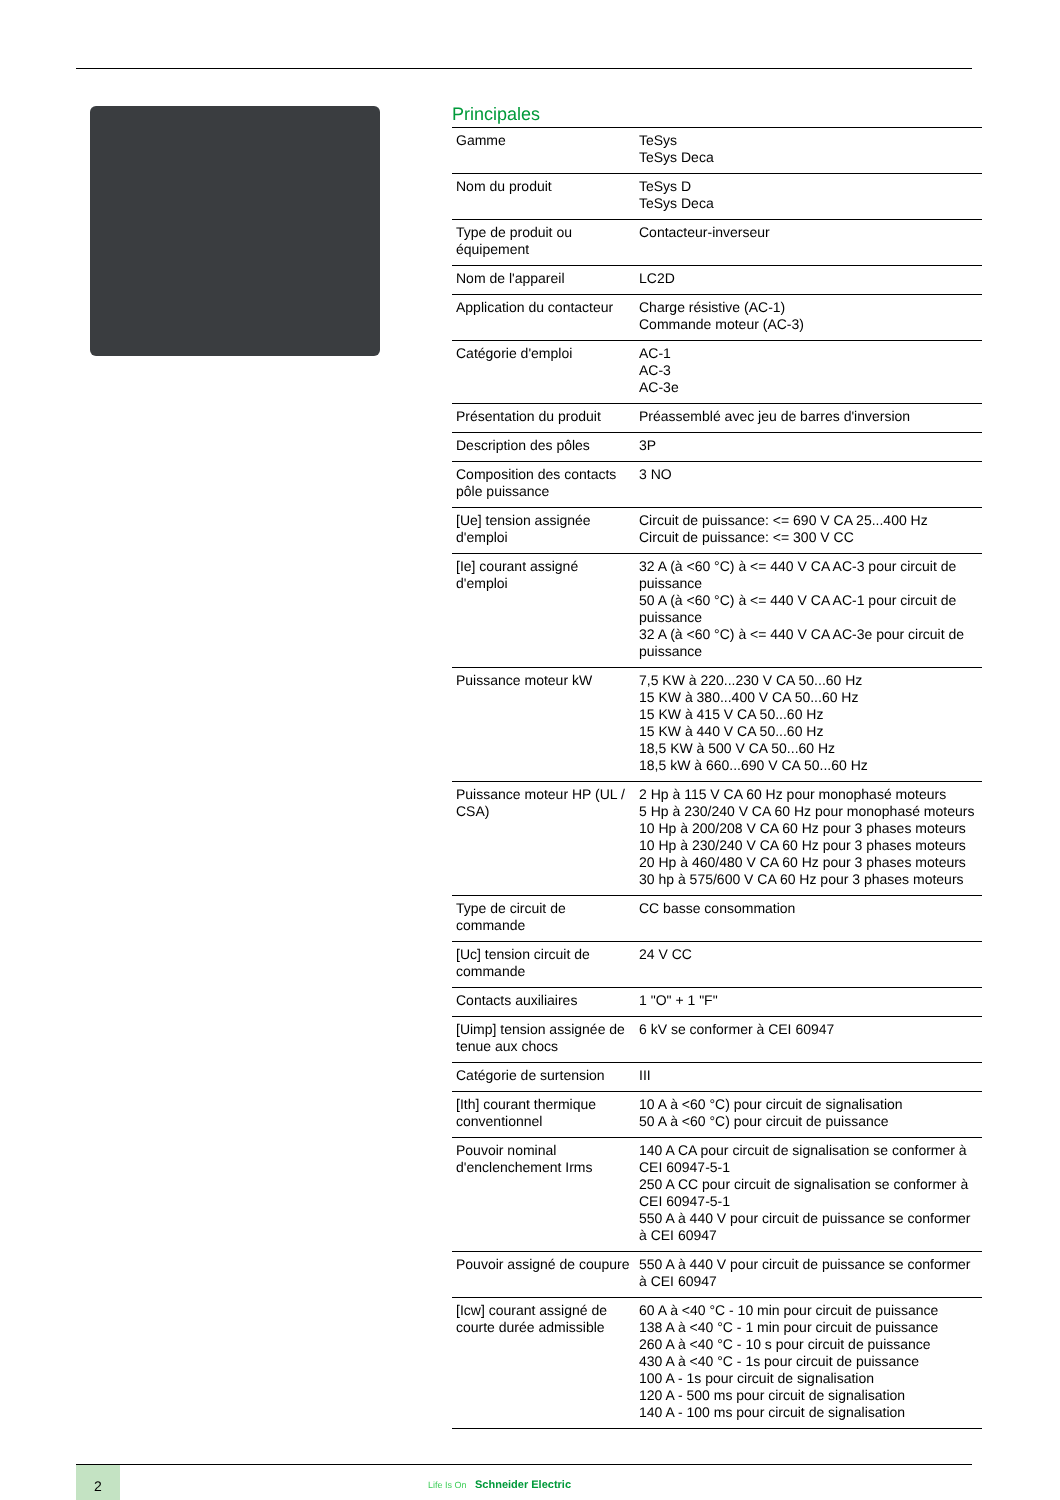Principales
| Gamme | TeSys TeSys Deca |
| Nom du produit | TeSys D TeSys Deca |
| Type de produit ou équipement | Contacteur-inverseur |
| Nom de l'appareil | LC2D |
| Application du contacteur | Charge résistive (AC-1) Commande moteur (AC-3) |
| Catégorie d'emploi | AC-1 AC-3 AC-3e |
| Présentation du produit | Préassemblé avec jeu de barres d'inversion |
| Description des pôles | 3P |
| Composition des contacts pôle puissance | 3 NO |
| [Ue] tension assignée d'emploi | Circuit de puissance: <= 690 V CA 25...400 Hz Circuit de puissance: <= 300 V CC |
| [Ie] courant assigné d'emploi | 32 A (à <60 °C) à <= 440 V CA AC-3 pour circuit de puissance 50 A (à <60 °C) à <= 440 V CA AC-1 pour circuit de puissance 32 A (à <60 °C) à <= 440 V CA AC-3e pour circuit de puissance |
| Puissance moteur kW | 7,5 KW à 220...230 V CA 50...60 Hz 15 KW à 380...400 V CA 50...60 Hz 15 KW à 415 V CA 50...60 Hz 15 KW à 440 V CA 50...60 Hz 18,5 KW à 500 V CA 50...60 Hz 18,5 kW à 660...690 V CA 50...60 Hz |
| Puissance moteur HP (UL / CSA) | 2 Hp à 115 V CA 60 Hz pour monophasé moteurs 5 Hp à 230/240 V CA 60 Hz pour monophasé moteurs 10 Hp à 200/208 V CA 60 Hz pour 3 phases moteurs 10 Hp à 230/240 V CA 60 Hz pour 3 phases moteurs 20 Hp à 460/480 V CA 60 Hz pour 3 phases moteurs 30 hp à 575/600 V CA 60 Hz pour 3 phases moteurs |
| Type de circuit de commande | CC basse consommation |
| [Uc] tension circuit de commande | 24 V CC |
| Contacts auxiliaires | 1 "O" + 1 "F" |
| [Uimp] tension assignée de tenue aux chocs | 6 kV se conformer à CEI 60947 |
| Catégorie de surtension | III |
| [Ith] courant thermique conventionnel | 10 A à <60 °C) pour circuit de signalisation 50 A à <60 °C) pour circuit de puissance |
| Pouvoir nominal d'enclenchement Irms | 140 A CA pour circuit de signalisation se conformer à CEI 60947-5-1 250 A CC pour circuit de signalisation se conformer à CEI 60947-5-1 550 A à 440 V pour circuit de puissance se conformer à CEI 60947 |
| Pouvoir assigné de coupure | 550 A à 440 V pour circuit de puissance se conformer à CEI 60947 |
| [Icw] courant assigné de courte durée admissible | 60 A à <40 °C - 10 min pour circuit de puissance 138 A à <40 °C - 1 min pour circuit de puissance 260 A à <40 °C - 10 s pour circuit de puissance 430 A à <40 °C - 1s pour circuit de puissance 100 A - 1s pour circuit de signalisation 120 A - 500 ms pour circuit de signalisation 140 A - 100 ms pour circuit de signalisation |
2
Life Is On Schneider Electric